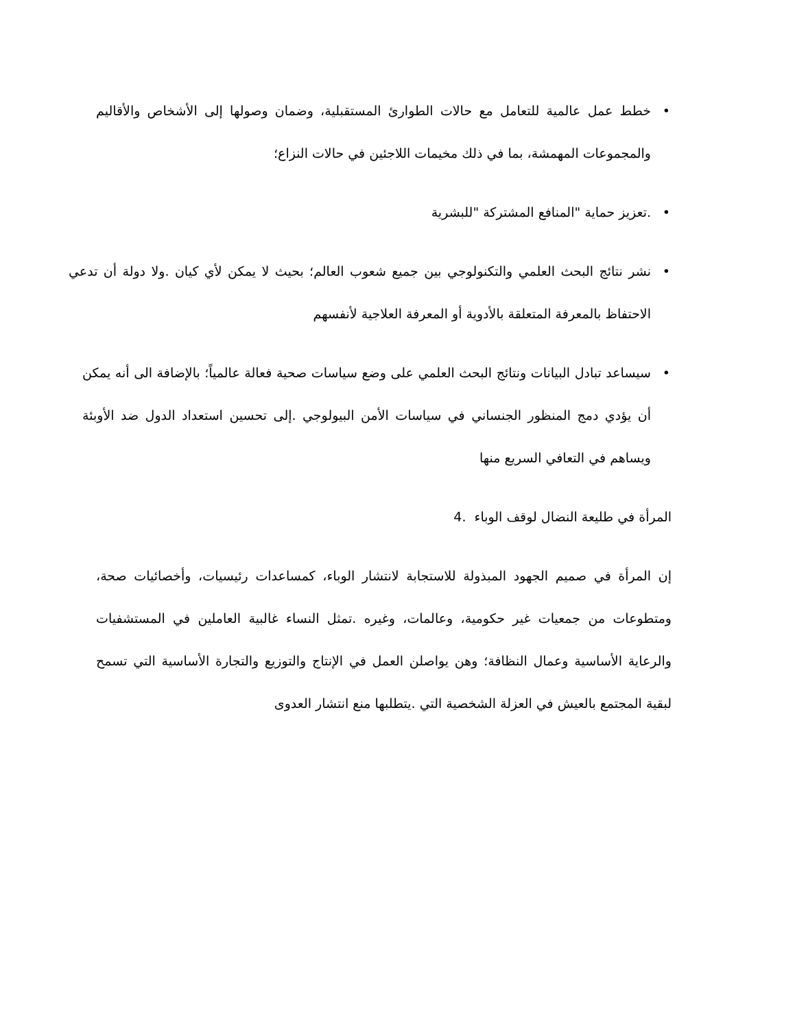• خطط عمل عالمية للتعامل مع حالات الطوارئ المستقبلية، وضمان وصولها إلى الأشخاص والأقاليم والمجموعات المهمشة، بما في ذلك مخيمات اللاجئين في حالات النزاع؛
•.تعزيز حماية "المنافع المشتركة "للبشرية
• نشر نتائج البحث العلمي والتكنولوجي بين جميع شعوب العالم؛ بحيث لا يمكن لأي كيان .ولا دولة أن تدعي الاحتفاظ بالمعرفة المتعلقة بالأدوية أو المعرفة العلاجية لأنفسهم
• سيساعد تبادل البيانات ونتائج البحث العلمي على وضع سياسات صحية فعالة عالمياً؛ بالإضافة الى أنه يمكن أن يؤدي دمج المنظور الجنساني في سياسات الأمن البيولوجي .إلى تحسين استعداد الدول ضد الأوبئة ويساهم في التعافي السريع منها
المرأة في طليعة النضال لوقف الوباء .4
إن المرأة في صميم الجهود المبذولة للاستجابة لانتشار الوباء، كمساعدات رئيسيات، وأخصائيات صحة، ومتطوعات من جمعيات غير حكومية، وعالمات، وغيره .تمثل النساء غالبية العاملين في المستشفيات والرعاية الأساسية وعمال النظافة؛ وهن يواصلن العمل في الإنتاج والتوزيع والتجارة الأساسية التي تسمح لبقية المجتمع بالعيش في العزلة الشخصية التي .يتطلبها منع انتشار العدوى